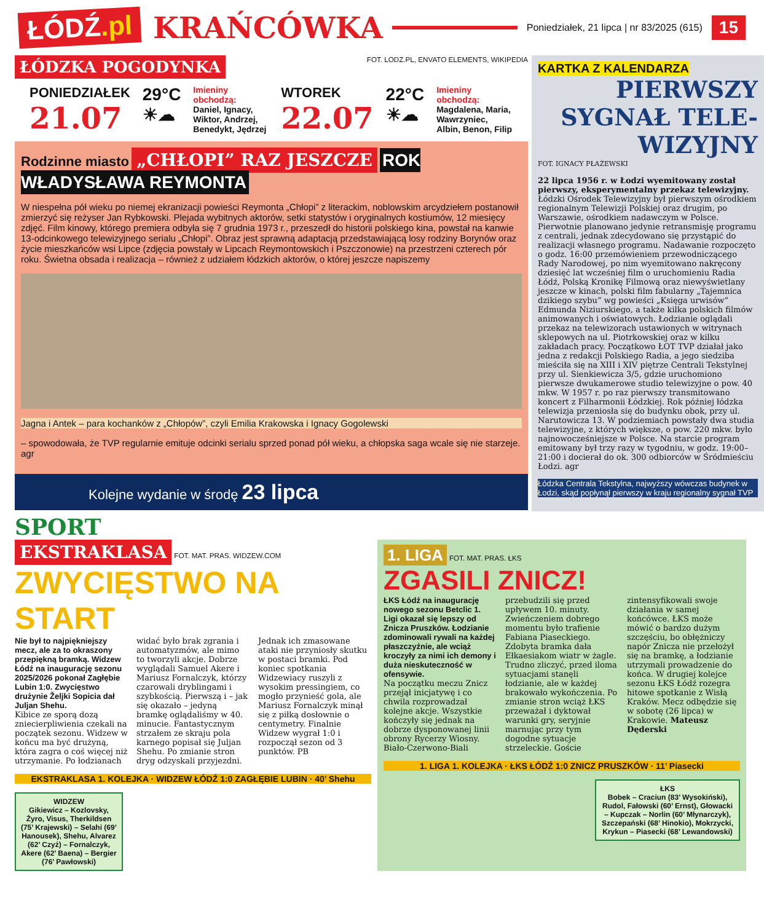ŁÓDŹ.pl
KRAŃCÓWKA
Poniedziałek, 21 lipca | nr 83/2025 (615)
15
ŁÓDZKA POGODYNKA
FOT. LODZ.PL, ENVATO ELEMENTS, WIKIPEDIA
PONIEDZIAŁEK
21.07
29°C ☀☁
Imieniny obchodzą:
Daniel, Ignacy, Wiktor, Andrzej, Benedykt, Jędrzej
WTOREK
22.07
22°C ☀☁
Imieniny obchodzą:
Magdalena, Maria, Wawrzyniec, Albin, Benon, Filip
Rodzinne miasto „CHŁOPI” RAZ JESZCZE ROK WŁADYSŁAWA REYMONTA
W niespełna pół wieku po niemej ekranizacji powieści Reymonta „Chłopi” z literackim, noblowskim arcydziełem postanowił zmierzyć się reżyser Jan Rybkowski. Plejada wybitnych aktorów, setki statystów i oryginalnych kostiumów, 12 miesięcy zdjęć. Film kinowy, którego premiera odbyła się 7 grudnia 1973 r., przeszedł do historii polskiego kina, powstał na kanwie 13-odcinkowego telewizyjnego serialu „Chłopi”. Obraz jest sprawną adaptacją przedstawiającą losy rodziny Borynów oraz życie mieszkańców wsi Lipce (zdjęcia powstały w Lipcach Reymontowskich i Pszczonowie) na przestrzeni czterech pór roku. Świetna obsada i realizacja – również z udziałem łódzkich aktorów, o której jeszcze napiszemy
Jagna i Antek – para kochanków z „Chłopów”, czyli Emilia Krakowska i Ignacy Gogolewski
– spowodowała, że TVP regularnie emituje odcinki serialu sprzed ponad pół wieku, a chłopska saga wcale się nie starzeje. agr
Kolejne wydanie w środę 23 lipca
KARTKA Z KALENDARZA
PIERWSZY SYGNAŁ TELE-WIZYJNY
FOT. IGNACY PŁAŻEWSKI
22 lipca 1956 r. w Łodzi wyemitowany został pierwszy, eksperymentalny przekaz telewizyjny. Łódzki Ośrodek Telewizyjny był pierwszym ośrodkiem regionalnym Telewizji Polskiej oraz drugim, po Warszawie, ośrodkiem nadawczym w Polsce. Pierwotnie planowano jedynie retransmisję programu z centrali, jednak zdecydowano się przystąpić do realizacji własnego programu. Nadawanie rozpoczęto o godz. 16:00 przemówieniem przewodniczącego Rady Narodowej, po nim wyemitowano nakręcony dziesięć lat wcześniej film o uruchomieniu Radia Łódź, Polską Kronikę Filmową oraz niewyświetlany jeszcze w kinach, polski film fabularny „Tajemnica dzikiego szybu” wg powieści „Księga urwisów” Edmunda Niziurskiego, a także kilka polskich filmów animowanych i oświatowych. Łodzianie oglądali przekaz na telewizorach ustawionych w witrynach sklepowych na ul. Piotrkowskiej oraz w kilku zakładach pracy. Początkowo ŁOT TVP działał jako jedna z redakcji Polskiego Radia, a jego siedziba mieściła się na XIII i XIV piętrze Centrali Tekstylnej przy ul. Sienkiewicza 3/5, gdzie uruchomiono pierwsze dwukamerowe studio telewizyjne o pow. 40 mkw. W 1957 r. po raz pierwszy transmitowano koncert z Filharmonii Łódzkiej. Rok później łódzka telewizja przeniosła się do budynku obok, przy ul. Narutowicza 13. W podziemiach powstały dwa studia telewizyjne, z których większe, o pow. 220 mkw. było najnowocześniejsze w Polsce. Na starcie program emitowany był trzy razy w tygodniu, w godz. 19:00–21:00 i docierał do ok. 300 odbiorców w Śródmieściu Łodzi. agr
Łódzka Centrala Tekstylna, najwyższy wówczas budynek w Łodzi, skąd popłynął pierwszy w kraju regionalny sygnał TVP
SPORT
EKSTRAKLASA FOT. MAT. PRAS. WIDZEW.COM
ZWYCIĘSTWO NA START
Nie był to najpiękniejszy mecz, ale za to okraszony przepiękną bramką. Widzew Łódź na inaugurację sezonu 2025/2026 pokonał Zagłębie Lubin 1:0. Zwycięstwo drużynie Željki Sopicia dał Juljan Shehu.
Kibice ze sporą dozą zniecierpliwienia czekali na początek sezonu. Widzew w końcu ma być drużyną, która zagra o coś więcej niż utrzymanie. Po łodzianach widać było brak zgrania i automatyzmów, ale mimo to tworzyli akcje. Dobrze wyglądali Samuel Akere i Mariusz Fornalczyk, którzy czarowali dryblingami i szybkością. Pierwszą i – jak się okazało – jedyną bramkę oglądaliśmy w 40. minucie. Fantastycznym strzałem ze skraju pola karnego popisał się Juljan Shehu. Po zmianie stron dryg odzyskali przyjezdni. Jednak ich zmasowane ataki nie przyniosły skutku w postaci bramki. Pod koniec spotkania Widzewiacy ruszyli z wysokim pressingiem, co mogło przynieść gola, ale Mariusz Fornalczyk minął się z piłką dosłownie o centymetry. Finalnie Widzew wygrał 1:0 i rozpoczął sezon od 3 punktów. PB
EKSTRAKLASA 1. KOLEJKA · WIDZEW ŁÓDŹ 1:0 ZAGŁĘBIE LUBIN · 40’ Shehu
WIDZEW
Gikiewicz – Kozlovsky, Żyro, Visus, Therkildsen (75’ Krajewski) – Selahi (69’ Hanousek), Shehu, Alvarez (62’ Czyż) – Fornalczyk, Akere (62’ Baena) – Bergier (76’ Pawłowski)
1. LIGA FOT. MAT. PRAS. ŁKS
ZGASILI ZNICZ!
ŁKS Łódź na inaugurację nowego sezonu Betclic 1. Ligi okazał się lepszy od Znicza Pruszków. Łodzianie zdominowali rywali na każdej płaszczyźnie, ale wciąż kroczyły za nimi ich demony i duża nieskuteczność w ofensywie.
Na początku meczu Znicz przejął inicjatywę i co chwila rozprowadzał kolejne akcje. Wszystkie kończyły się jednak na dobrze dysponowanej linii obrony Rycerzy Wiosny. Biało-Czerwono-Biali przebudzili się przed upływem 10. minuty. Zwieńczeniem dobrego momentu było trafienie Fabiana Piaseckiego. Zdobyta bramka dała Ełkaesiakom wiatr w żagle. Trudno zliczyć, przed iloma sytuacjami stanęli łodzianie, ale w każdej brakowało wykończenia. Po zmianie stron wciąż ŁKS przeważał i dyktował warunki gry, seryjnie marnując przy tym dogodne sytuacje strzeleckie. Goście zintensyfikowali swoje działania w samej końcówce. ŁKS może mówić o bardzo dużym szczęściu, bo obłężniczy napór Znicza nie przełożył się na bramkę, a łodzianie utrzymali prowadzenie do końca. W drugiej kolejce sezonu ŁKS Łódź rozegra hitowe spotkanie z Wisłą Kraków. Mecz odbędzie się w sobotę (26 lipca) w Krakowie. Mateusz Dęderski
1. LIGA 1. KOLEJKA · ŁKS ŁÓDŹ 1:0 ZNICZ PRUSZKÓW · 11’ Piasecki
ŁKS
Bobek – Craciun (83’ Wysokiński), Rudol, Fałowski (60’ Ernst), Głowacki – Kupczak – Norlin (60’ Młynarczyk), Szczepański (68’ Hinokio), Mokrzycki, Krykun – Piasecki (68’ Lewandowski)